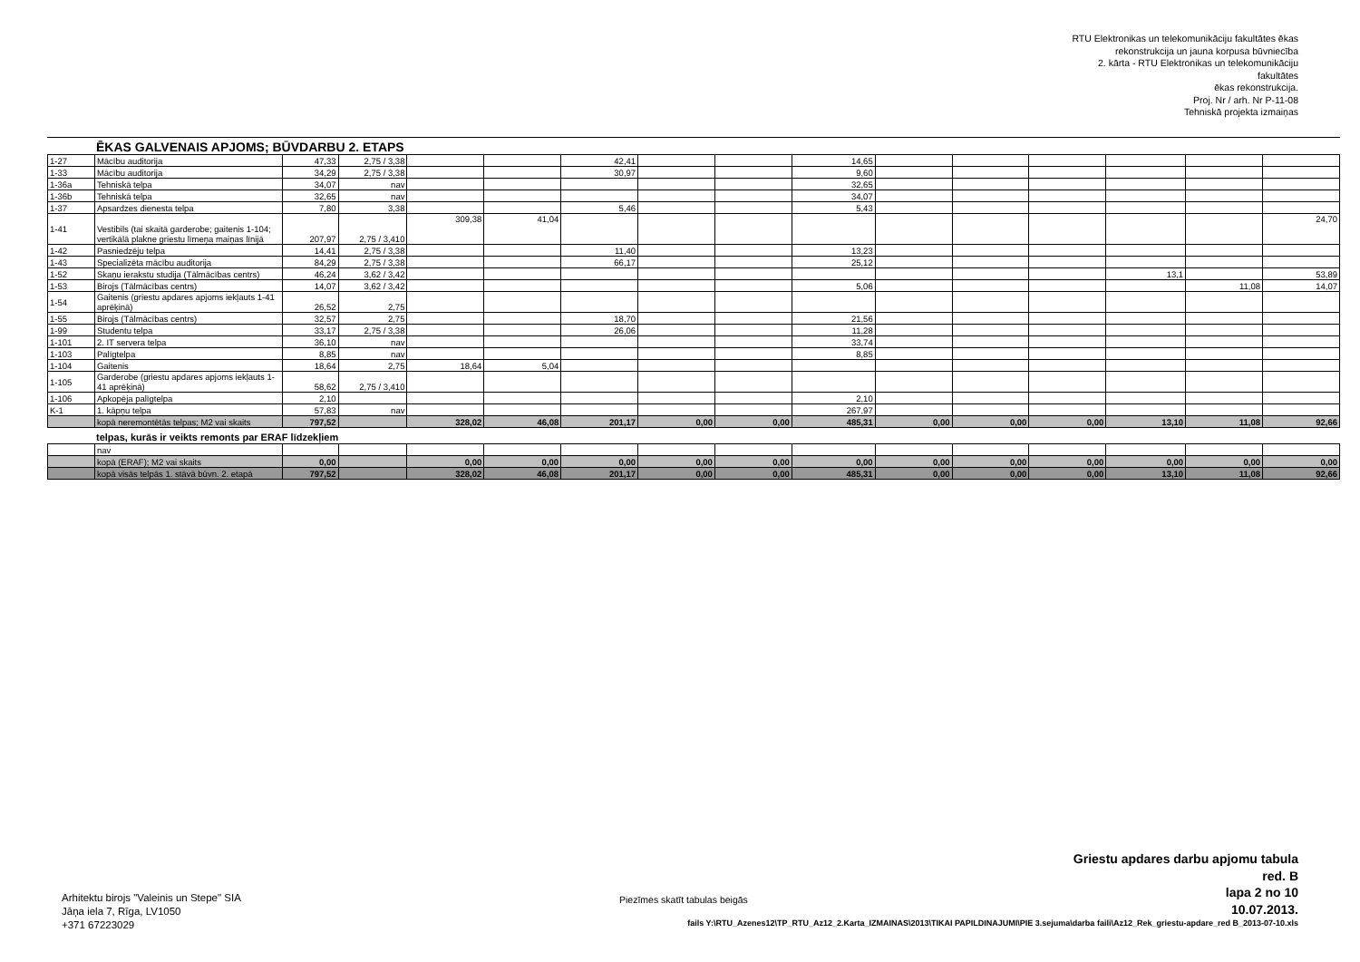RTU Elektronikas un telekomunikāciju fakultātes ēkas
rekonstrukcija un jauna korpusa būvniecība
2. kārta - RTU Elektronikas un telekomunikāciju
fakultātes
ēkas rekonstrukcija.
Proj. Nr / arh. Nr P-11-08
Tehniskā projekta izmaiņas
ĒKAS GALVENAIS APJOMS; BŪVDARBU 2. ETAPS
| 1-27 | Mācību auditorija | 47,33 | 2,75 / 3,38 | | | 42,41 | | | 14,65 | | | | | | |
| 1-33 | Mācību auditorija | 34,29 | 2,75 / 3,38 | | | 30,97 | | | 9,60 | | | | | | |
| 1-36a | Tehniskā telpa | 34,07 | nav | | | | | | 32,65 | | | | | | |
| 1-36b | Tehniskā telpa | 32,65 | nav | | | | | | 34,07 | | | | | | |
| 1-37 | Apsardzes dienesta telpa | 7,80 | 3,38 | | | 5,46 | | | 5,43 | | | | | | |
| 1-41 | Vestibils (tai skaitā garderobe; gaitenis 1-104; vertikālā plakne griestu līmeņa maiņas līnijā | 207,97 | 2,75 / 3,410 | 309,38 | 41,04 | | | | | | | | | | 24,70 |
| 1-42 | Pasniedzēju telpa | 14,41 | 2,75 / 3,38 | | | 11,40 | | | 13,23 | | | | | | |
| 1-43 | Specializēta mācību auditorija | 84,29 | 2,75 / 3,38 | | | 66,17 | | | 25,12 | | | | | | |
| 1-52 | Skaņu ierakstu studija (Tālmācības centrs) | 46,24 | 3,62 / 3,42 | | | | | | | | | | 13,1 | | 53,89 |
| 1-53 | Birojs (Tālmācības centrs) | 14,07 | 3,62 / 3,42 | | | | | | 5,06 | | | | | 11,08 | 14,07 |
| 1-54 | Gaitenis (griestu apdares apjoms iekļauts 1-41 aprēķinā) | 26,52 | 2,75 | | | | | | | | | | | | |
| 1-55 | Birojs (Tālmācības centrs) | 32,57 | 2,75 | | | 18,70 | | | 21,56 | | | | | | |
| 1-99 | Studentu telpa | 33,17 | 2,75 / 3,38 | | | 26,06 | | | 11,28 | | | | | | |
| 1-101 | 2. IT servera telpa | 36,10 | nav | | | | | | 33,74 | | | | | | |
| 1-103 | Palīgtelpa | 8,85 | nav | | | | | | 8,85 | | | | | | |
| 1-104 | Gaitenis | 18,64 | 2,75 | 18,64 | 5,04 | | | | | | | | | | |
| 1-105 | Garderobe (griestu apdares apjoms iekļauts 1-41 aprēķinā) | 58,62 | 2,75 / 3,410 | | | | | | | | | | | | |
| 1-106 | Apkopēja palīgtelpa | 2,10 | | | | | | | 2,10 | | | | | | |
| K-1 | 1. kāpņu telpa | 57,83 | nav | | | | | | 267,97 | | | | | | |
| | kopā neremontētās telpas; M2 vai skaits | 797,52 | | 328,02 | 46,08 | 201,17 | 0,00 | 0,00 | 485,31 | 0,00 | 0,00 | 0,00 | 13,10 | 11,08 | 92,66 |
telpas, kurās ir veikts remonts par ERAF līdzekļiem
| | nav | | | | | | | | | | | | | | |
| | kopā (ERAF); M2 vai skaits | 0,00 | | 0,00 | 0,00 | 0,00 | 0,00 | 0,00 | 0,00 | 0,00 | 0,00 | 0,00 | 0,00 | 0,00 | 0,00 |
| | kopā visās telpās 1. stāvā būvn. 2. etapā | 797,52 | | 328,02 | 46,08 | 201,17 | 0,00 | 0,00 | 485,31 | 0,00 | 0,00 | 0,00 | 13,10 | 11,08 | 92,66 |
Griestu apdares darbu apjomu tabula
red. B
lapa 2 no 10
10.07.2013.
Arhitektu birojs "Valeinis un Stepe" SIA
Jāņa iela 7, Rīga, LV1050
+371 67223029
Piezīmes skatīt tabulas beigās
fails Y:\RTU_Azenes12\TP_RTU_Az12_2.Karta_IZMAINAS\2013\TIKAI PAPILDINAJUMI\PIE 3.sejuma\darba faili\Az12_Rek_griestu-apdare_red B_2013-07-10.xls